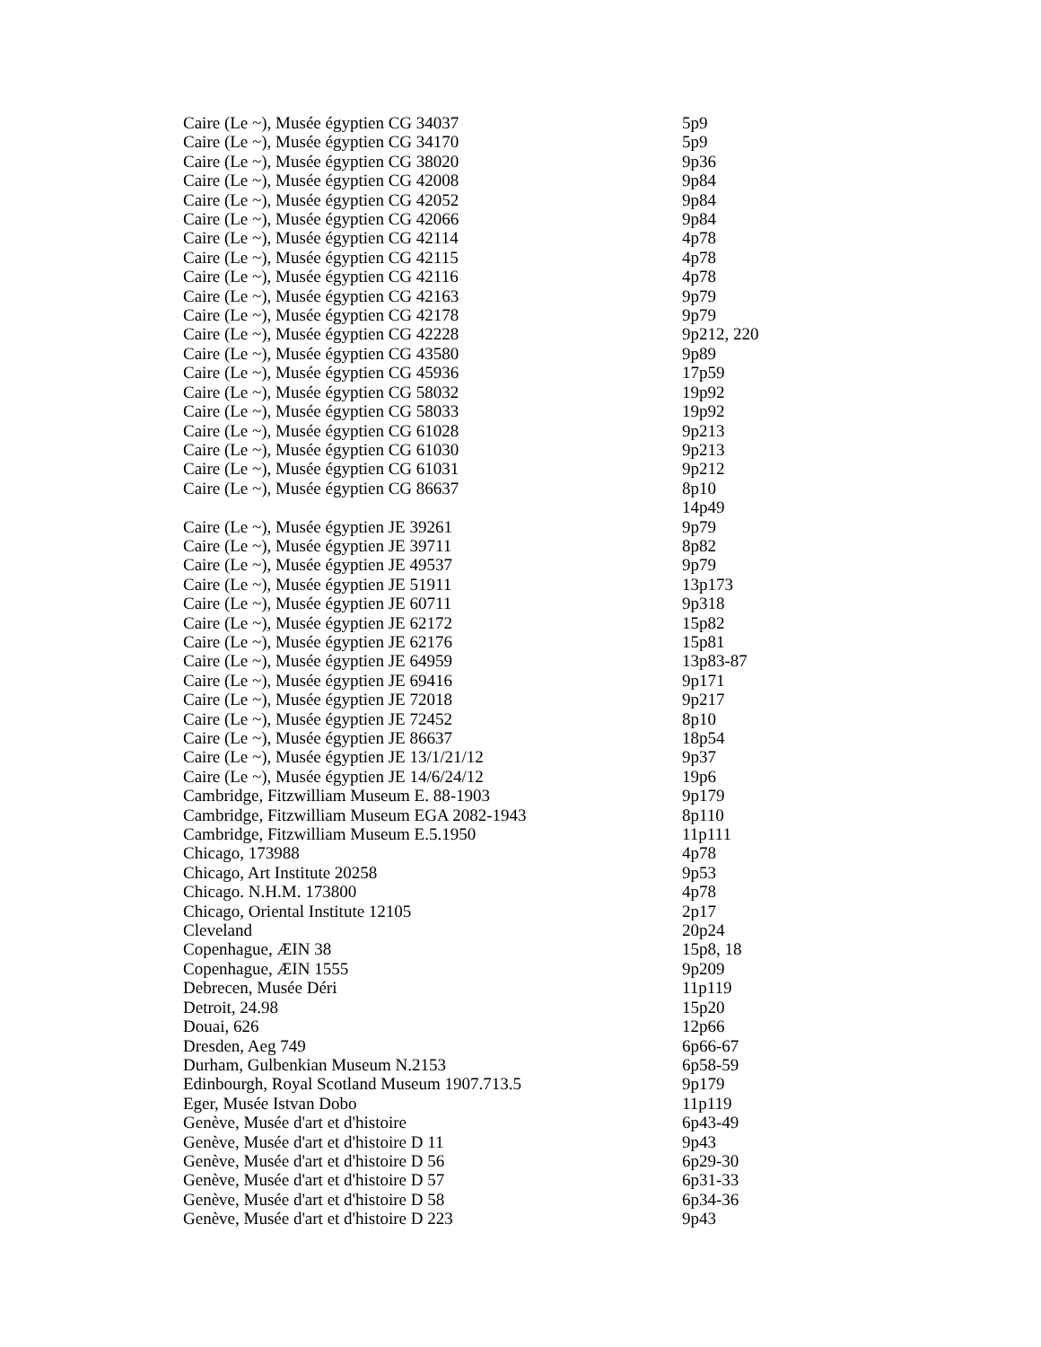| Caire (Le ~), Musée égyptien CG 34037 | 5p9 |
| Caire (Le ~), Musée égyptien CG 34170 | 5p9 |
| Caire (Le ~), Musée égyptien CG 38020 | 9p36 |
| Caire (Le ~), Musée égyptien CG 42008 | 9p84 |
| Caire (Le ~), Musée égyptien CG 42052 | 9p84 |
| Caire (Le ~), Musée égyptien CG 42066 | 9p84 |
| Caire (Le ~), Musée égyptien CG 42114 | 4p78 |
| Caire (Le ~), Musée égyptien CG 42115 | 4p78 |
| Caire (Le ~), Musée égyptien CG 42116 | 4p78 |
| Caire (Le ~), Musée égyptien CG 42163 | 9p79 |
| Caire (Le ~), Musée égyptien CG 42178 | 9p79 |
| Caire (Le ~), Musée égyptien CG 42228 | 9p212, 220 |
| Caire (Le ~), Musée égyptien CG 43580 | 9p89 |
| Caire (Le ~), Musée égyptien CG 45936 | 17p59 |
| Caire (Le ~), Musée égyptien CG 58032 | 19p92 |
| Caire (Le ~), Musée égyptien CG 58033 | 19p92 |
| Caire (Le ~), Musée égyptien CG 61028 | 9p213 |
| Caire (Le ~), Musée égyptien CG 61030 | 9p213 |
| Caire (Le ~), Musée égyptien CG 61031 | 9p212 |
| Caire (Le ~), Musée égyptien CG 86637 | 8p10 |
| | 14p49 |
| Caire (Le ~), Musée égyptien JE 39261 | 9p79 |
| Caire (Le ~), Musée égyptien JE 39711 | 8p82 |
| Caire (Le ~), Musée égyptien JE 49537 | 9p79 |
| Caire (Le ~), Musée égyptien JE 51911 | 13p173 |
| Caire (Le ~), Musée égyptien JE 60711 | 9p318 |
| Caire (Le ~), Musée égyptien JE 62172 | 15p82 |
| Caire (Le ~), Musée égyptien JE 62176 | 15p81 |
| Caire (Le ~), Musée égyptien JE 64959 | 13p83-87 |
| Caire (Le ~), Musée égyptien JE 69416 | 9p171 |
| Caire (Le ~), Musée égyptien JE 72018 | 9p217 |
| Caire (Le ~), Musée égyptien JE 72452 | 8p10 |
| Caire (Le ~), Musée égyptien JE 86637 | 18p54 |
| Caire (Le ~), Musée égyptien JE 13/1/21/12 | 9p37 |
| Caire (Le ~), Musée égyptien JE 14/6/24/12 | 19p6 |
| Cambridge, Fitzwilliam Museum E. 88-1903 | 9p179 |
| Cambridge, Fitzwilliam Museum EGA 2082-1943 | 8p110 |
| Cambridge, Fitzwilliam Museum E.5.1950 | 11p111 |
| Chicago, 173988 | 4p78 |
| Chicago, Art Institute 20258 | 9p53 |
| Chicago. N.H.M. 173800 | 4p78 |
| Chicago, Oriental Institute 12105 | 2p17 |
| Cleveland | 20p24 |
| Copenhague, ÆIN 38 | 15p8, 18 |
| Copenhague, ÆIN 1555 | 9p209 |
| Debrecen, Musée Déri | 11p119 |
| Detroit, 24.98 | 15p20 |
| Douai, 626 | 12p66 |
| Dresden, Aeg 749 | 6p66-67 |
| Durham, Gulbenkian Museum N.2153 | 6p58-59 |
| Edinbourgh, Royal Scotland Museum 1907.713.5 | 9p179 |
| Eger, Musée Istvan Dobo | 11p119 |
| Genève, Musée d'art et d'histoire | 6p43-49 |
| Genève, Musée d'art et d'histoire D 11 | 9p43 |
| Genève, Musée d'art et d'histoire D 56 | 6p29-30 |
| Genève, Musée d'art et d'histoire D 57 | 6p31-33 |
| Genève, Musée d'art et d'histoire D 58 | 6p34-36 |
| Genève, Musée d'art et d'histoire D 223 | 9p43 |